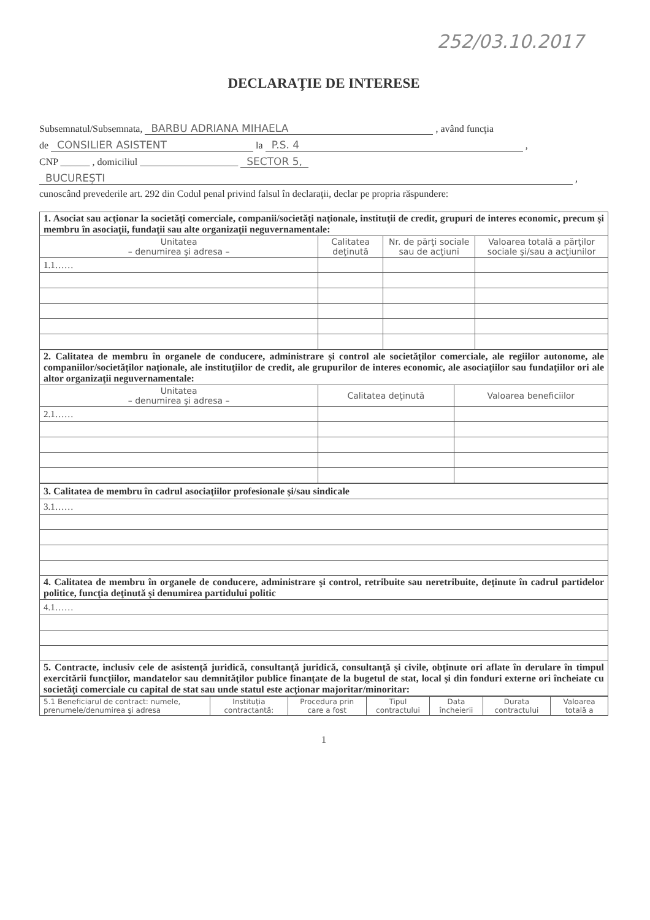252/03.10.2017
DECLARAŢIE DE INTERESE
Subsemnatul/Subsemnata, BARBU ADRIANA MIHAELA , având funcţia
de CONSILIER ASISTENT la P.S. 4 ,
CNP ______ , domiciliul ____________________ SECTOR 5,
BUCUREŞTI ,
cunoscând prevederile art. 292 din Codul penal privind falsul în declaraţii, declar pe propria răspundere:
| 1. Asociat sau acţionar la societăţi comerciale, companii/societăţi naţionale, instituţii de credit, grupuri de interes economic, precum şi membru în asociaţii, fundaţii sau alte organizaţii neguvernamentale: | | | |
| Unitatea – denumirea şi adresa – | Calitatea deţinută | Nr. de părţi sociale sau de acţiuni | Valoarea totală a părţilor sociale şi/sau a acţiunilor |
| 1.1…… | | | |
| 2. Calitatea de membru în organele de conducere, administrare şi control ale societăţilor comerciale, ale regiilor autonome, ale companiilor/societăţilor naţionale, ale instituţiilor de credit, ale grupurilor de interes economic, ale asociaţiilor sau fundaţiilor ori ale altor organizaţii neguvernamentale: | | |
| Unitatea – denumirea şi adresa – | Calitatea deţinută | Valoarea beneficiilor |
| 2.1…… | | |
| 3. Calitatea de membru în cadrul asociaţiilor profesionale şi/sau sindicale |
| 3.1…… |
| 4. Calitatea de membru în organele de conducere, administrare şi control, retribuite sau neretribuite, deţinute în cadrul partidelor politice, funcţia deţinută şi denumirea partidului politic |
| 4.1…… |
| 5. Contracte, inclusiv cele de asistenţă juridică, consultanţă juridică, consultanţă şi civile, obţinute ori aflate în derulare în timpul exercitării funcţiilor, mandatelor sau demnităţilor publice finanţate de la bugetul de stat, local şi din fonduri externe ori încheiate cu societăţi comerciale cu capital de stat sau unde statul este acţionar majoritar/minoritar: |
| 5.1 Beneficiarul de contract: numele, prenumele/denumirea şi adresa | Instituţia contractantă: | Procedura prin care a fost | Tipul contractului | Data încheierii | Durata contractului | Valoarea totală a |
| --- | --- | --- | --- | --- | --- | --- |
1